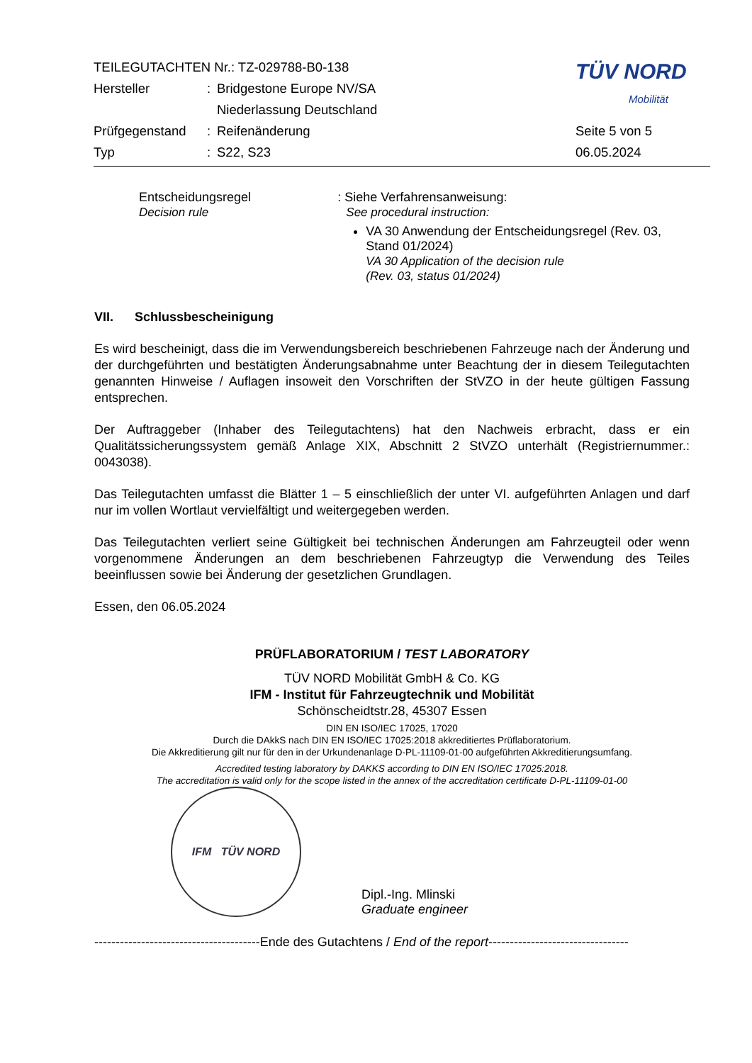| TEILEGUTACHTEN Nr.: TZ-029788-B0-138 | | | TÜV NORD Mobilität |
| Hersteller | : | Bridgestone Europe NV/SA | |
| | | Niederlassung Deutschland | |
| Prüfgegenstand | : | Reifenänderung | Seite 5 von 5 |
| Typ | : | S22, S23 | 06.05.2024 |
Entscheidungsregel
Decision rule
: Siehe Verfahrensanweisung:
See procedural instruction:
VA 30 Anwendung der Entscheidungsregel (Rev. 03, Stand 01/2024)
VA 30 Application of the decision rule
(Rev. 03, status 01/2024)
VII. Schlussbescheinigung
Es wird bescheinigt, dass die im Verwendungsbereich beschriebenen Fahrzeuge nach der Änderung und der durchgeführten und bestätigten Änderungsabnahme unter Beachtung der in diesem Teilegutachten genannten Hinweise / Auflagen insoweit den Vorschriften der StVZO in der heute gültigen Fassung entsprechen.
Der Auftraggeber (Inhaber des Teilegutachtens) hat den Nachweis erbracht, dass er ein Qualitätssicherungssystem gemäß Anlage XIX, Abschnitt 2 StVZO unterhält (Registriernummer.: 0043038).
Das Teilegutachten umfasst die Blätter 1 – 5 einschließlich der unter VI. aufgeführten Anlagen und darf nur im vollen Wortlaut vervielfältigt und weitergegeben werden.
Das Teilegutachten verliert seine Gültigkeit bei technischen Änderungen am Fahrzeugteil oder wenn vorgenommene Änderungen an dem beschriebenen Fahrzeugtyp die Verwendung des Teiles beeinflussen sowie bei Änderung der gesetzlichen Grundlagen.
Essen, den 06.05.2024
PRÜFLABORATORIUM / TEST LABORATORY
TÜV NORD Mobilität GmbH & Co. KG
IFM - Institut für Fahrzeugtechnik und Mobilität
Schönscheidtstr.28, 45307 Essen
DIN EN ISO/IEC 17025, 17020
Durch die DAkkS nach DIN EN ISO/IEC 17025:2018 akkreditiertes Prüflaboratorium.
Die Akkreditierung gilt nur für den in der Urkundenanlage D-PL-11109-01-00 aufgeführten Akkreditierungsumfang.
Accredited testing laboratory by DAKKS according to DIN EN ISO/IEC 17025:2018.
The accreditation is valid only for the scope listed in the annex of the accreditation certificate D-PL-11109-01-00
IFM TÜV NORD
Dipl.-Ing. Mlinski
Graduate engineer
---------------------------------------Ende des Gutachtens / End of the report---------------------------------